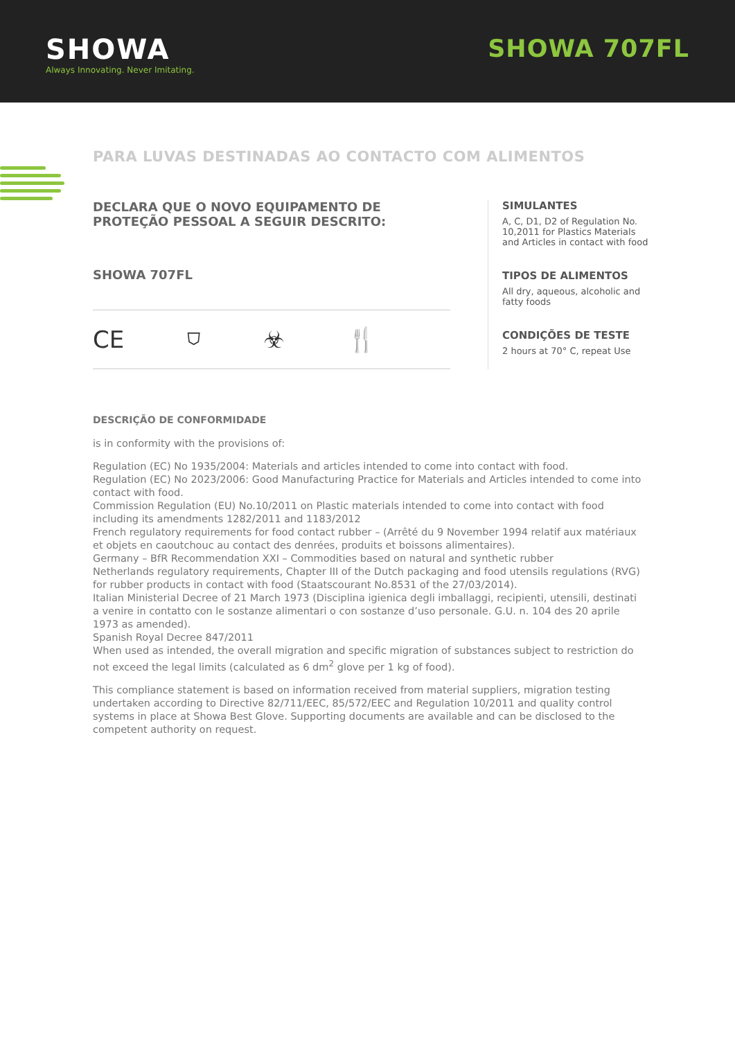SHOWA
Always Innovating. Never Imitating.
SHOWA 707FL
PARA LUVAS DESTINADAS AO CONTACTO COM ALIMENTOS
DECLARA QUE O NOVO EQUIPAMENTO DE PROTEÇÃO PESSOAL A SEGUIR DESCRITO:
SHOWA 707FL
CE ⛉ ☣ 🍴
SIMULANTES
A, C, D1, D2 of Regulation No. 10,2011 for Plastics Materials and Articles in contact with food
TIPOS DE ALIMENTOS
All dry, aqueous, alcoholic and fatty foods
CONDIÇÕES DE TESTE
2 hours at 70° C, repeat Use
DESCRIÇÃO DE CONFORMIDADE
is in conformity with the provisions of:
Regulation (EC) No 1935/2004: Materials and articles intended to come into contact with food.
Regulation (EC) No 2023/2006: Good Manufacturing Practice for Materials and Articles intended to come into contact with food.
Commission Regulation (EU) No.10/2011 on Plastic materials intended to come into contact with food including its amendments 1282/2011 and 1183/2012
French regulatory requirements for food contact rubber – (Arrêté du 9 November 1994 relatif aux matériaux et objets en caoutchouc au contact des denrées, produits et boissons alimentaires).
Germany – BfR Recommendation XXI – Commodities based on natural and synthetic rubber
Netherlands regulatory requirements, Chapter III of the Dutch packaging and food utensils regulations (RVG) for rubber products in contact with food (Staatscourant No.8531 of the 27/03/2014).
Italian Ministerial Decree of 21 March 1973 (Disciplina igienica degli imballaggi, recipienti, utensili, destinati a venire in contatto con le sostanze alimentari o con sostanze d’uso personale. G.U. n. 104 des 20 aprile 1973 as amended).
Spanish Royal Decree 847/2011
When used as intended, the overall migration and specific migration of substances subject to restriction do not exceed the legal limits (calculated as 6 dm<sup>2</sup> glove per 1 kg of food).
This compliance statement is based on information received from material suppliers, migration testing undertaken according to Directive 82/711/EEC, 85/572/EEC and Regulation 10/2011 and quality control systems in place at Showa Best Glove. Supporting documents are available and can be disclosed to the competent authority on request.